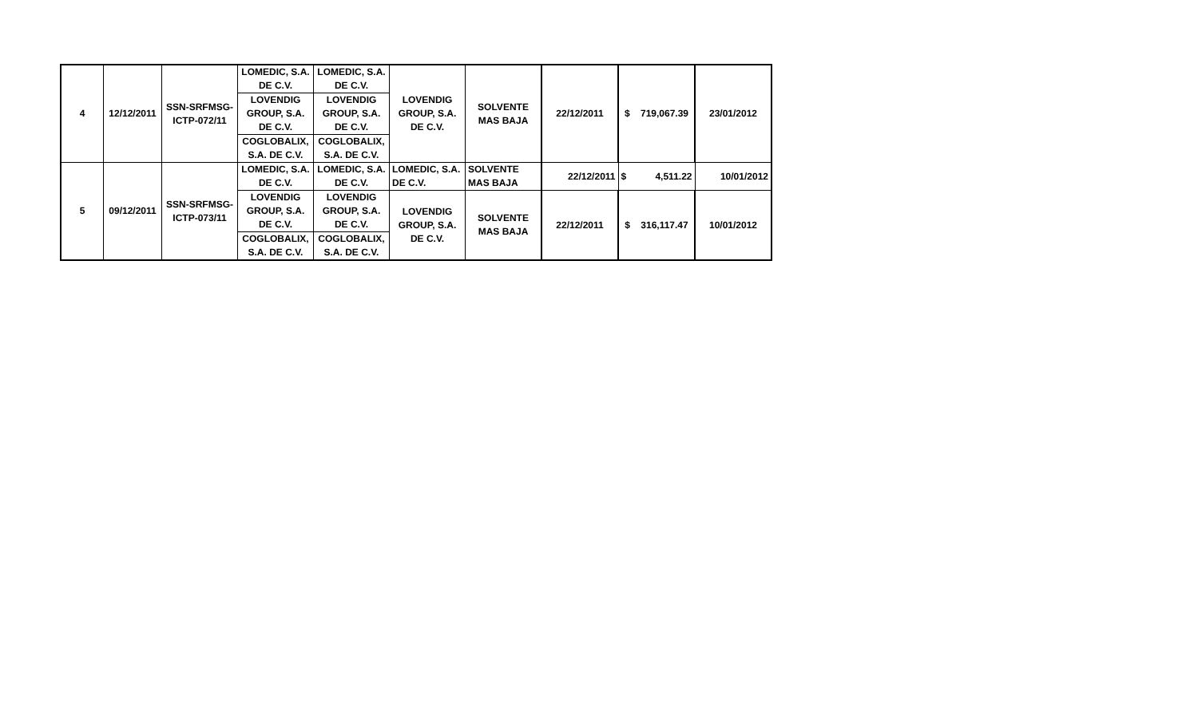| 4 | 12/12/2011 | SSN-SRFMSG- ICTP-072/11 | LOMEDIC, S.A. DE C.V. | LOMEDIC, S.A. DE C.V. | LOVENDIG GROUP, S.A. DE C.V. | SOLVENTE MAS BAJA | 22/12/2011 | $ 719,067.39 | 23/01/2012 |
| | | | LOVENDIG GROUP, S.A. DE C.V. | LOVENDIG GROUP, S.A. DE C.V. | | | | | |
| | | | COGLOBALIX, S.A. DE C.V. | COGLOBALIX, S.A. DE C.V. | | | | | |
| 5 | 09/12/2011 | SSN-SRFMSG- ICTP-073/11 | LOMEDIC, S.A. DE C.V. | LOMEDIC, S.A. DE C.V. | LOMEDIC, S.A. DE C.V. | SOLVENTE MAS BAJA | 22/12/2011 | $ 4,511.22 | 10/01/2012 |
| | | | LOVENDIG GROUP, S.A. DE C.V. | LOVENDIG GROUP, S.A. DE C.V. | LOVENDIG GROUP, S.A. DE C.V. | SOLVENTE MAS BAJA | 22/12/2011 | $ 316,117.47 | 10/01/2012 |
| | | | COGLOBALIX, S.A. DE C.V. | COGLOBALIX, S.A. DE C.V. | | | | | |